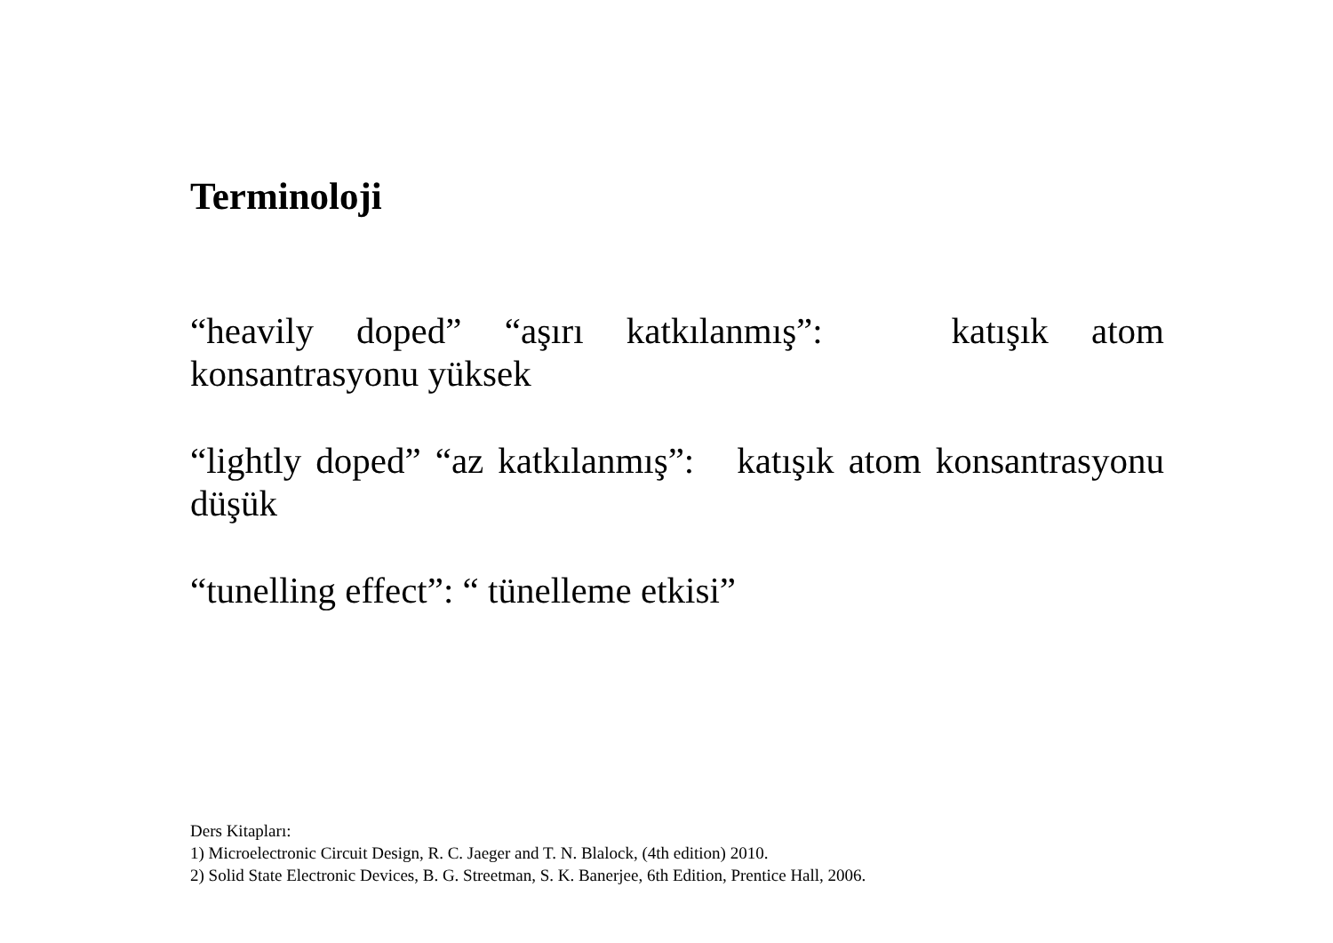Terminoloji
“heavily doped” “aşırı katkılanmış”: katışık atom konsantrasyonu yüksek
“lightly doped” “az katkılanmış”: katışık atom konsantrasyonu düşük
“tunelling effect”: “ tünelleme etkisi”
Ders Kitapları:
1) Microelectronic Circuit Design, R. C. Jaeger and T. N. Blalock, (4th edition) 2010.
2) Solid State Electronic Devices, B. G. Streetman, S. K. Banerjee, 6th Edition, Prentice Hall, 2006.